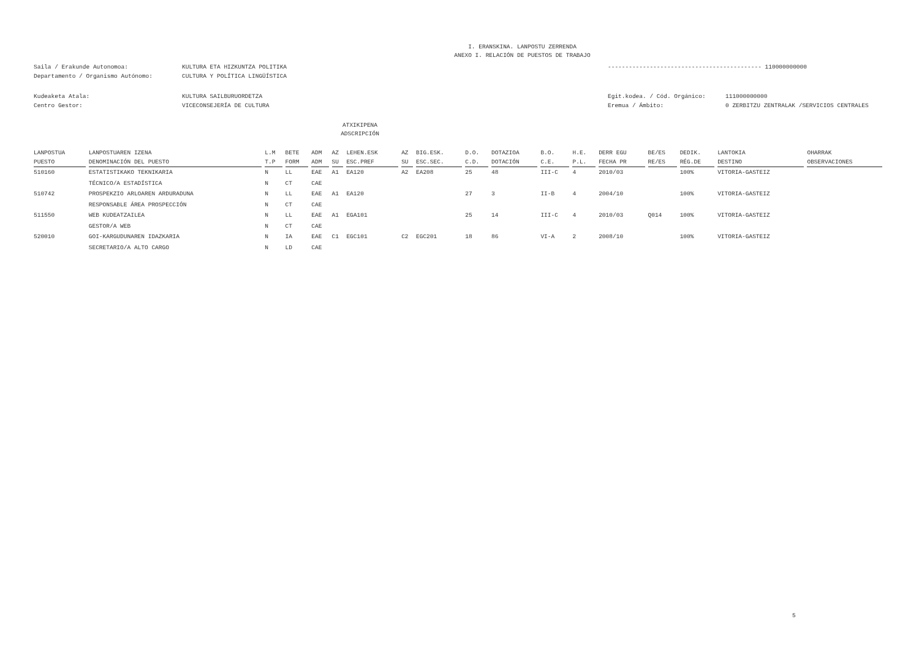I. ERANSKINA. LANPOSTU ZERRENDA
ANEXO I. RELACIÓN DE PUESTOS DE TRABAJO
Saila / Erakunde Autonomoa:
Departamento / Organismo Autónomo:
KULTURA ETA HIZKUNTZA POLITIKA
CULTURA Y POLÍTICA LINGÜÍSTICA
-------------------------------------------- 110000000000
Kudeaketa Atala:
Centro Gestor:
KULTURA SAILBURUORDETZA
VICECONSEJERÍA DE CULTURA
Egit.kodea. / Cód. Orgánico:
Eremua / Ámbito:
111000000000
0 ZERBITZU ZENTRALAK /SERVICIOS CENTRALES
ATXIKIPENA
ADSCRIPCIÓN
| LANPOSTUA | LANPOSTUAREN IZENA | L.M | BETE | ADM | AZ | LEHEN.ESK | AZ | BIG.ESK. | D.O. | DOTAZIOA | B.O. | H.E. | DERR EGU | BE/ES | DEDIK. | LANTOKIA | OHARRAK |
| --- | --- | --- | --- | --- | --- | --- | --- | --- | --- | --- | --- | --- | --- | --- | --- | --- | --- |
| PUESTO | DENOMINACIÓN DEL PUESTO | T.P | FORM | ADM | SU | ESC.PREF | SU | ESC.SEC. | C.D. | DOTACIÓN | C.E. | P.L. | FECHA PR | RE/ES | RÉG.DE | DESTINO | OBSERVACIONES |
| 510160 | ESTATISTIKAKO TEKNIKARIA | N | LL | EAE | A1 | EA120 | A2 | EA208 | 25 | 48 | III-C | 4 | 2010/03 | | 100% | VITORIA-GASTEIZ | |
| | TÉCNICO/A ESTADÍSTICA | N | CT | CAE | | | | | | | | | | | | | |
| 510742 | PROSPEKZIO ARLOAREN ARDURADUNA | N | LL | EAE | A1 | EA120 | | | 27 | 3 | II-B | 4 | 2004/10 | | 100% | VITORIA-GASTEIZ | |
| | RESPONSABLE ÁREA PROSPECCIÓN | N | CT | CAE | | | | | | | | | | | | | |
| 511550 | WEB KUDEATZAILEA | N | LL | EAE | A1 | EGA101 | | | 25 | 14 | III-C | 4 | 2010/03 | Q014 | 100% | VITORIA-GASTEIZ | |
| | GESTOR/A WEB | N | CT | CAE | | | | | | | | | | | | | |
| 520010 | GOI-KARGUDUNAREN IDAZKARIA | N | IA | EAE | C1 | EGC101 | C2 | EGC201 | 18 | 86 | VI-A | 2 | 2008/10 | | 100% | VITORIA-GASTEIZ | |
| | SECRETARIO/A ALTO CARGO | N | LD | CAE | | | | | | | | | | | | | |
5